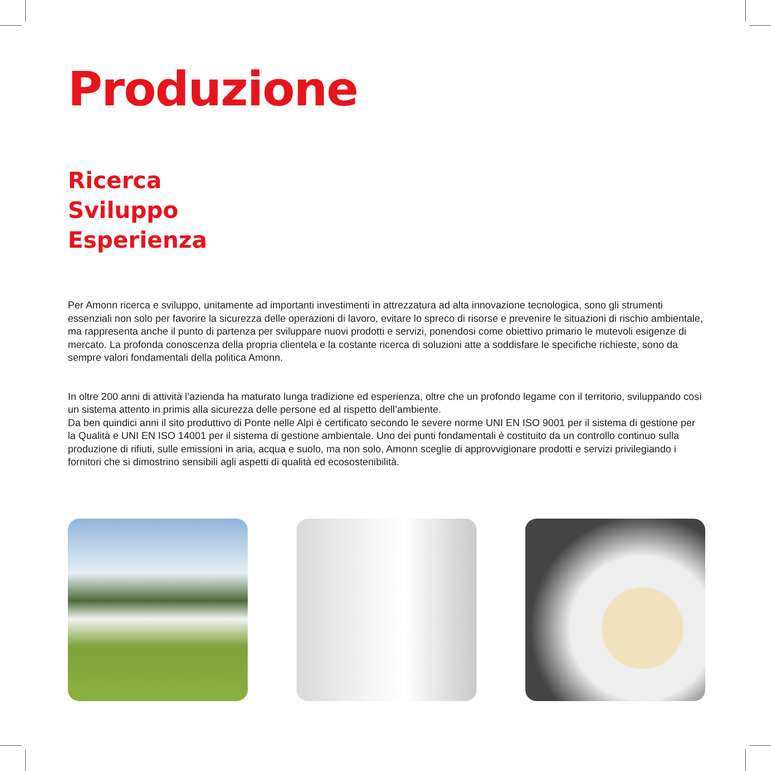Produzione
Ricerca
Sviluppo
Esperienza
Per Amonn ricerca e sviluppo, unitamente ad importanti investimenti in attrezzatura ad alta innovazione tecnologica, sono gli strumenti essenziali non solo per favorire la sicurezza delle operazioni di lavoro, evitare lo spreco di risorse e prevenire le situazioni di rischio ambientale, ma rappresenta anche il punto di partenza per sviluppare nuovi prodotti e servizi, ponendosi come obiettivo primario le mutevoli esigenze di mercato. La profonda conoscenza della propria clientela e la costante ricerca di soluzioni atte a soddisfare le specifiche richieste, sono da sempre valori fondamentali della politica Amonn.
In oltre 200 anni di attività l’azienda ha maturato lunga tradizione ed esperienza, oltre che un profondo legame con il territorio, sviluppando così un sistema attento in primis alla sicurezza delle persone ed al rispetto dell’ambiente.
Da ben quindici anni il sito produttivo di Ponte nelle Alpi è certificato secondo le severe norme UNI EN ISO 9001 per il sistema di gestione per la Qualità e UNI EN ISO 14001 per il sistema di gestione ambientale. Uno dei punti fondamentali è costituito da un controllo continuo sulla produzione di rifiuti, sulle emissioni in aria, acqua e suolo, ma non solo, Amonn sceglie di approvvigionare prodotti e servizi privilegiando i fornitori che si dimostrino sensibili agli aspetti di qualità ed ecosostenibilità.